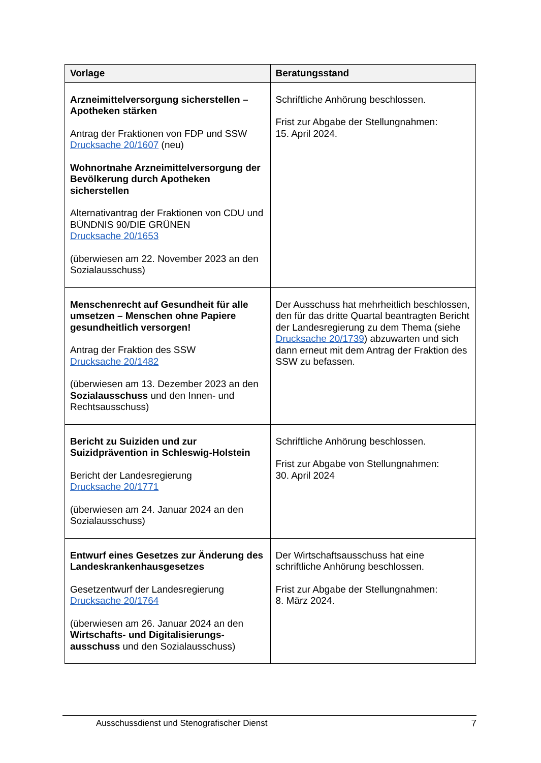| Vorlage | Beratungsstand |
| --- | --- |
| Arzneimittelversorgung sicherstellen – Apotheken stärken Antrag der Fraktionen von FDP und SSW Drucksache 20/1607 (neu) Wohnortnahe Arzneimittelversorgung der Bevölkerung durch Apotheken sicherstellen Alternativantrag der Fraktionen von CDU und BÜNDNIS 90/DIE GRÜNEN Drucksache 20/1653 (überwiesen am 22. November 2023 an den Sozialausschuss) | Schriftliche Anhörung beschlossen. Frist zur Abgabe der Stellungnahmen: 15. April 2024. |
| Menschenrecht auf Gesundheit für alle umsetzen – Menschen ohne Papiere gesundheitlich versorgen! Antrag der Fraktion des SSW Drucksache 20/1482 (überwiesen am 13. Dezember 2023 an den Sozialausschuss und den Innen- und Rechtsausschuss) | Der Ausschuss hat mehrheitlich beschlossen, den für das dritte Quartal beantragten Bericht der Landesregierung zu dem Thema (siehe Drucksache 20/1739 ) abzuwarten und sich dann erneut mit dem Antrag der Fraktion des SSW zu befassen. |
| Bericht zu Suiziden und zur Suizidprävention in Schleswig-Holstein Bericht der Landesregierung Drucksache 20/1771 (überwiesen am 24. Januar 2024 an den Sozialausschuss) | Schriftliche Anhörung beschlossen. Frist zur Abgabe von Stellungnahmen: 30. April 2024 |
| Entwurf eines Gesetzes zur Änderung des Landeskrankenhausgesetzes Gesetzentwurf der Landesregierung Drucksache 20/1764 (überwiesen am 26. Januar 2024 an den Wirtschafts- und Digitalisierungs-ausschuss und den Sozialausschuss) | Der Wirtschaftsausschuss hat eine schriftliche Anhörung beschlossen. Frist zur Abgabe der Stellungnahmen: 8. März 2024. |
Ausschussdienst und Stenografischer Dienst 7